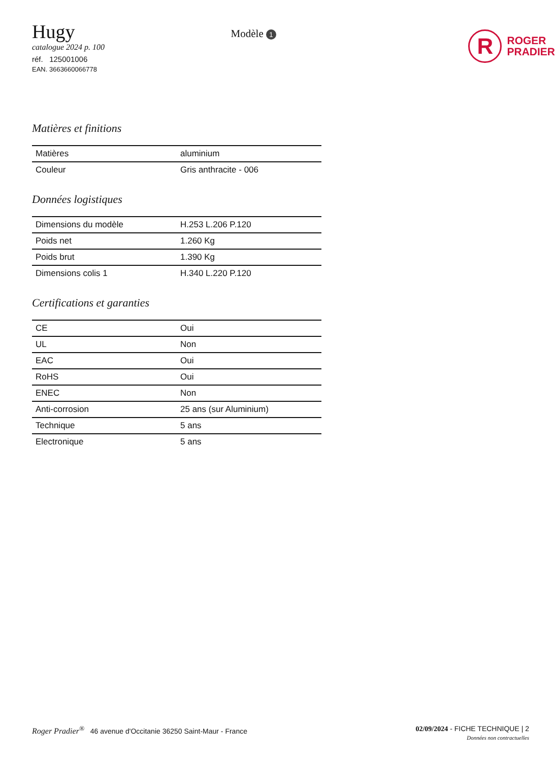Hugy
catalogue 2024 p. 100
réf. 125001006
EAN. 3663660066778
Modèle 1
R
ROGER
PRADIER
Matières et finitions
| Matières | aluminium |
| Couleur | Gris anthracite - 006 |
Données logistiques
| Dimensions du modèle | H.253 L.206 P.120 |
| Poids net | 1.260 Kg |
| Poids brut | 1.390 Kg |
| Dimensions colis 1 | H.340 L.220 P.120 |
Certifications et garanties
| CE | Oui |
| UL | Non |
| EAC | Oui |
| RoHS | Oui |
| ENEC | Non |
| Anti-corrosion | 25 ans (sur Aluminium) |
| Technique | 5 ans |
| Electronique | 5 ans |
Roger Pradier<sup>®</sup> 46 avenue d'Occitanie 36250 Saint-Maur - France
02/09/2024 - FICHE TECHNIQUE | 2
Données non contractuelles